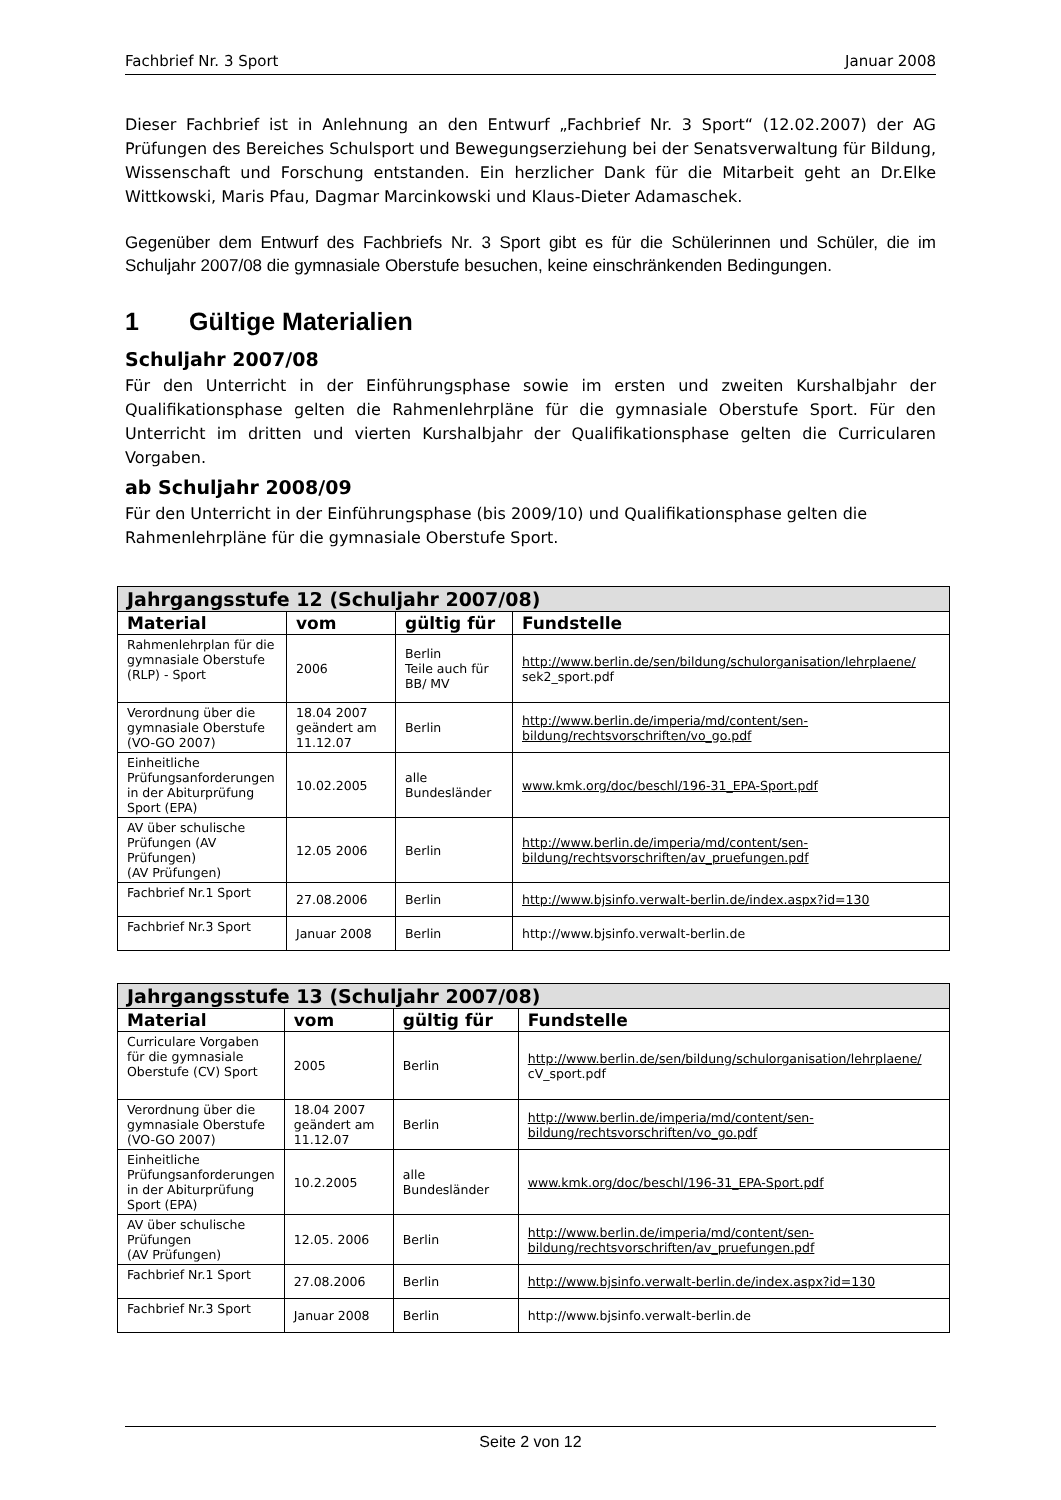Fachbrief Nr. 3 Sport Januar 2008
Dieser Fachbrief ist in Anlehnung an den Entwurf „Fachbrief Nr. 3 Sport“ (12.02.2007) der AG Prüfungen des Bereiches Schulsport und Bewegungserziehung bei der Senatsverwaltung für Bildung, Wissenschaft und Forschung entstanden. Ein herzlicher Dank für die Mitarbeit geht an Dr.Elke Wittkowski, Maris Pfau, Dagmar Marcinkowski und Klaus-Dieter Adamaschek.
Gegenüber dem Entwurf des Fachbriefs Nr. 3 Sport gibt es für die Schülerinnen und Schüler, die im Schuljahr 2007/08 die gymnasiale Oberstufe besuchen, keine einschränkenden Bedingungen.
1 Gültige Materialien
Schuljahr 2007/08
Für den Unterricht in der Einführungsphase sowie im ersten und zweiten Kurshalbjahr der Qualifikationsphase gelten die Rahmenlehrpläne für die gymnasiale Oberstufe Sport. Für den Unterricht im dritten und vierten Kurshalbjahr der Qualifikationsphase gelten die Curricularen Vorgaben.
ab Schuljahr 2008/09
Für den Unterricht in der Einführungsphase (bis 2009/10) und Qualifikationsphase gelten die Rahmenlehrpläne für die gymnasiale Oberstufe Sport.
| Jahrgangsstufe 12 (Schuljahr 2007/08) | | | |
| --- | --- | --- | --- |
| Material | vom | gültig für | Fundstelle |
| Rahmenlehrplan für die gymnasiale Oberstufe (RLP) - Sport | 2006 | Berlin Teile auch für BB/ MV | http://www.berlin.de/sen/bildung/schulorganisation/lehrplaene/ sek2_sport.pdf |
| Verordnung über die gymnasiale Oberstufe (VO-GO 2007) | 18.04 2007 geändert am 11.12.07 | Berlin | http://www.berlin.de/imperia/md/content/sen-bildung/rechtsvorschriften/vo_go.pdf |
| Einheitliche Prüfungsanforderungen in der Abiturprüfung Sport (EPA) | 10.02.2005 | alle Bundesländer | www.kmk.org/doc/beschl/196-31_EPA-Sport.pdf |
| AV über schulische Prüfungen (AV Prüfungen) (AV Prüfungen) | 12.05 2006 | Berlin | http://www.berlin.de/imperia/md/content/sen-bildung/rechtsvorschriften/av_pruefungen.pdf |
| Fachbrief Nr.1 Sport | 27.08.2006 | Berlin | http://www.bjsinfo.verwalt-berlin.de/index.aspx?id=130 |
| Fachbrief Nr.3 Sport | Januar 2008 | Berlin | http://www.bjsinfo.verwalt-berlin.de |
| Jahrgangsstufe 13 (Schuljahr 2007/08) | | | |
| --- | --- | --- | --- |
| Material | vom | gültig für | Fundstelle |
| Curriculare Vorgaben für die gymnasiale Oberstufe (CV) Sport | 2005 | Berlin | http://www.berlin.de/sen/bildung/schulorganisation/lehrplaene/ cV_sport.pdf |
| Verordnung über die gymnasiale Oberstufe (VO-GO 2007) | 18.04 2007 geändert am 11.12.07 | Berlin | http://www.berlin.de/imperia/md/content/sen-bildung/rechtsvorschriften/vo_go.pdf |
| Einheitliche Prüfungsanforderungen in der Abiturprüfung Sport (EPA) | 10.2.2005 | alle Bundesländer | www.kmk.org/doc/beschl/196-31_EPA-Sport.pdf |
| AV über schulische Prüfungen (AV Prüfungen) | 12.05. 2006 | Berlin | http://www.berlin.de/imperia/md/content/sen-bildung/rechtsvorschriften/av_pruefungen.pdf |
| Fachbrief Nr.1 Sport | 27.08.2006 | Berlin | http://www.bjsinfo.verwalt-berlin.de/index.aspx?id=130 |
| Fachbrief Nr.3 Sport | Januar 2008 | Berlin | http://www.bjsinfo.verwalt-berlin.de |
Seite 2 von 12